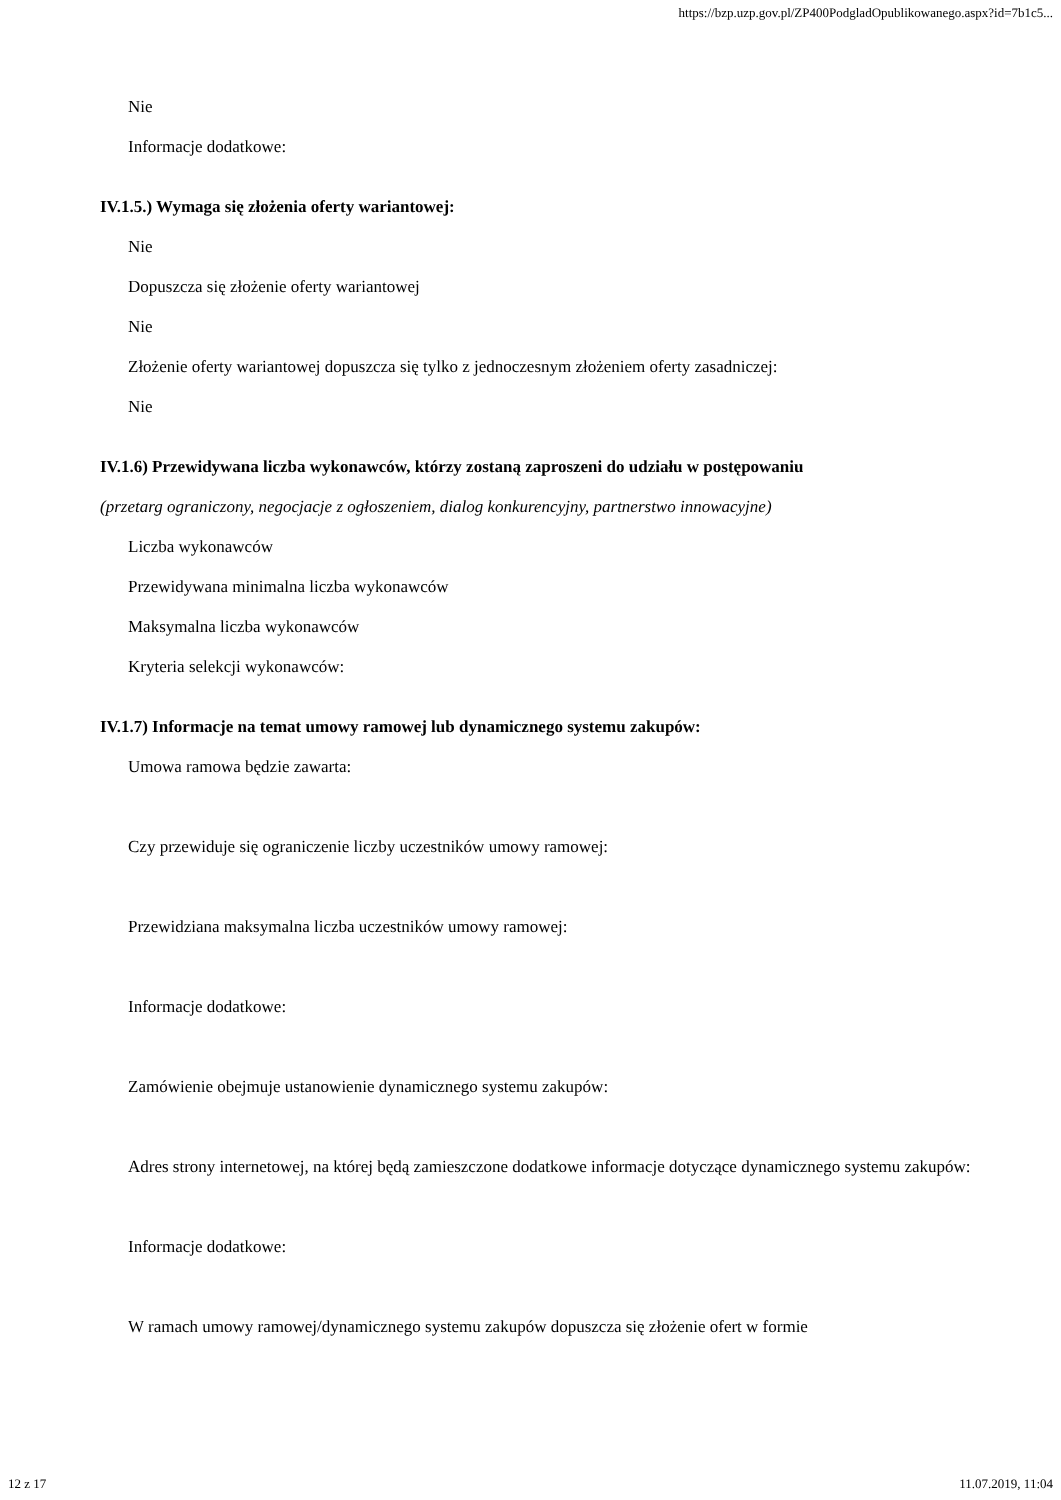https://bzp.uzp.gov.pl/ZP400PodgladOpublikowanego.aspx?id=7b1c5...
Nie
Informacje dodatkowe:
IV.1.5.) Wymaga się złożenia oferty wariantowej:
Nie
Dopuszcza się złożenie oferty wariantowej
Nie
Złożenie oferty wariantowej dopuszcza się tylko z jednoczesnym złożeniem oferty zasadniczej:
Nie
IV.1.6) Przewidywana liczba wykonawców, którzy zostaną zaproszeni do udziału w postępowaniu
(przetarg ograniczony, negocjacje z ogłoszeniem, dialog konkurencyjny, partnerstwo innowacyjne)
Liczba wykonawców
Przewidywana minimalna liczba wykonawców
Maksymalna liczba wykonawców
Kryteria selekcji wykonawców:
IV.1.7) Informacje na temat umowy ramowej lub dynamicznego systemu zakupów:
Umowa ramowa będzie zawarta:
Czy przewiduje się ograniczenie liczby uczestników umowy ramowej:
Przewidziana maksymalna liczba uczestników umowy ramowej:
Informacje dodatkowe:
Zamówienie obejmuje ustanowienie dynamicznego systemu zakupów:
Adres strony internetowej, na której będą zamieszczone dodatkowe informacje dotyczące dynamicznego systemu zakupów:
Informacje dodatkowe:
W ramach umowy ramowej/dynamicznego systemu zakupów dopuszcza się złożenie ofert w formie
12 z 17 11.07.2019, 11:04